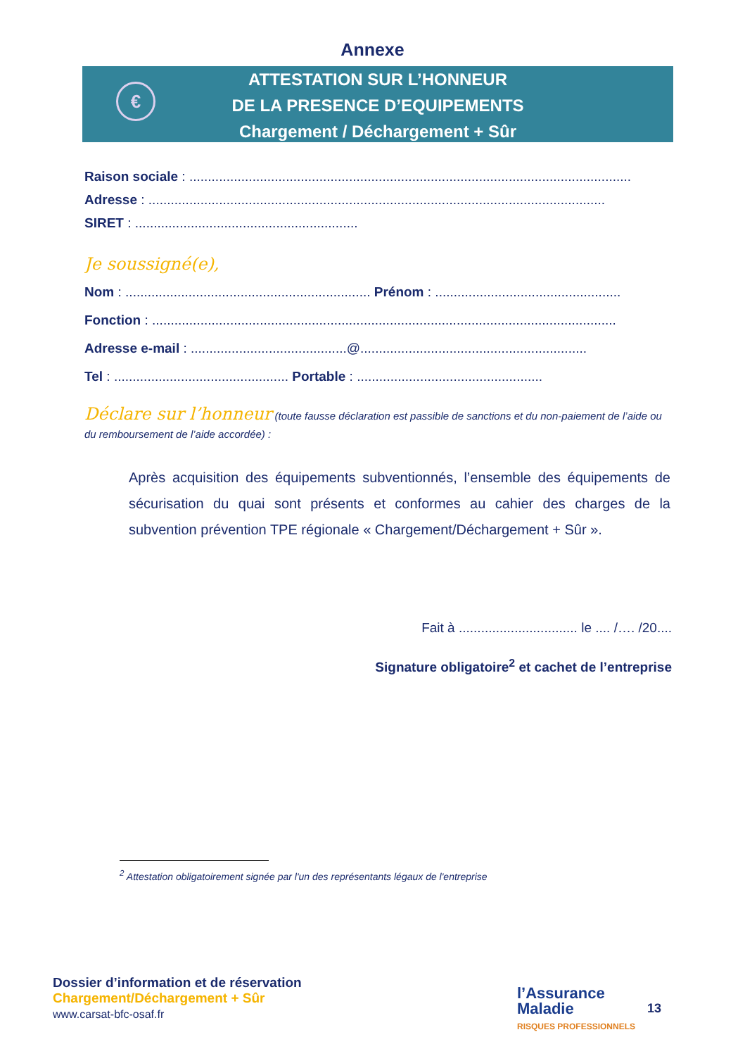Annexe
€
ATTESTATION SUR L’HONNEUR
DE LA PRESENCE D’EQUIPEMENTS
Chargement / Déchargement + Sûr
Raison sociale : .......................................................................................................................
Adresse : ...........................................................................................................................
SIRET : ............................................................
Je soussigné(e),
Nom : .................................................................. Prénom : ..................................................
Fonction : .............................................................................................................................
Adresse e-mail : ..........................................@.............................................................
Tel : ............................................... Portable : ..................................................
Déclare sur l’honneur (toute fausse déclaration est passible de sanctions et du non-paiement de l’aide ou du remboursement de l’aide accordée) :
Après acquisition des équipements subventionnés, l’ensemble des équipements de sécurisation du quai sont présents et conformes au cahier des charges de la subvention prévention TPE régionale « Chargement/Déchargement + Sûr ».
Fait à ................................ le .... /…. /20....
Signature obligatoire<sup>2</sup> et cachet de l’entreprise
<sup>2</sup> Attestation obligatoirement signée par l'un des représentants légaux de l'entreprise
Dossier d’information et de réservation
Chargement/Déchargement + Sûr
www.carsat-bfc-osaf.fr
l’Assurance
Maladie
RISQUES PROFESSIONNELS
13